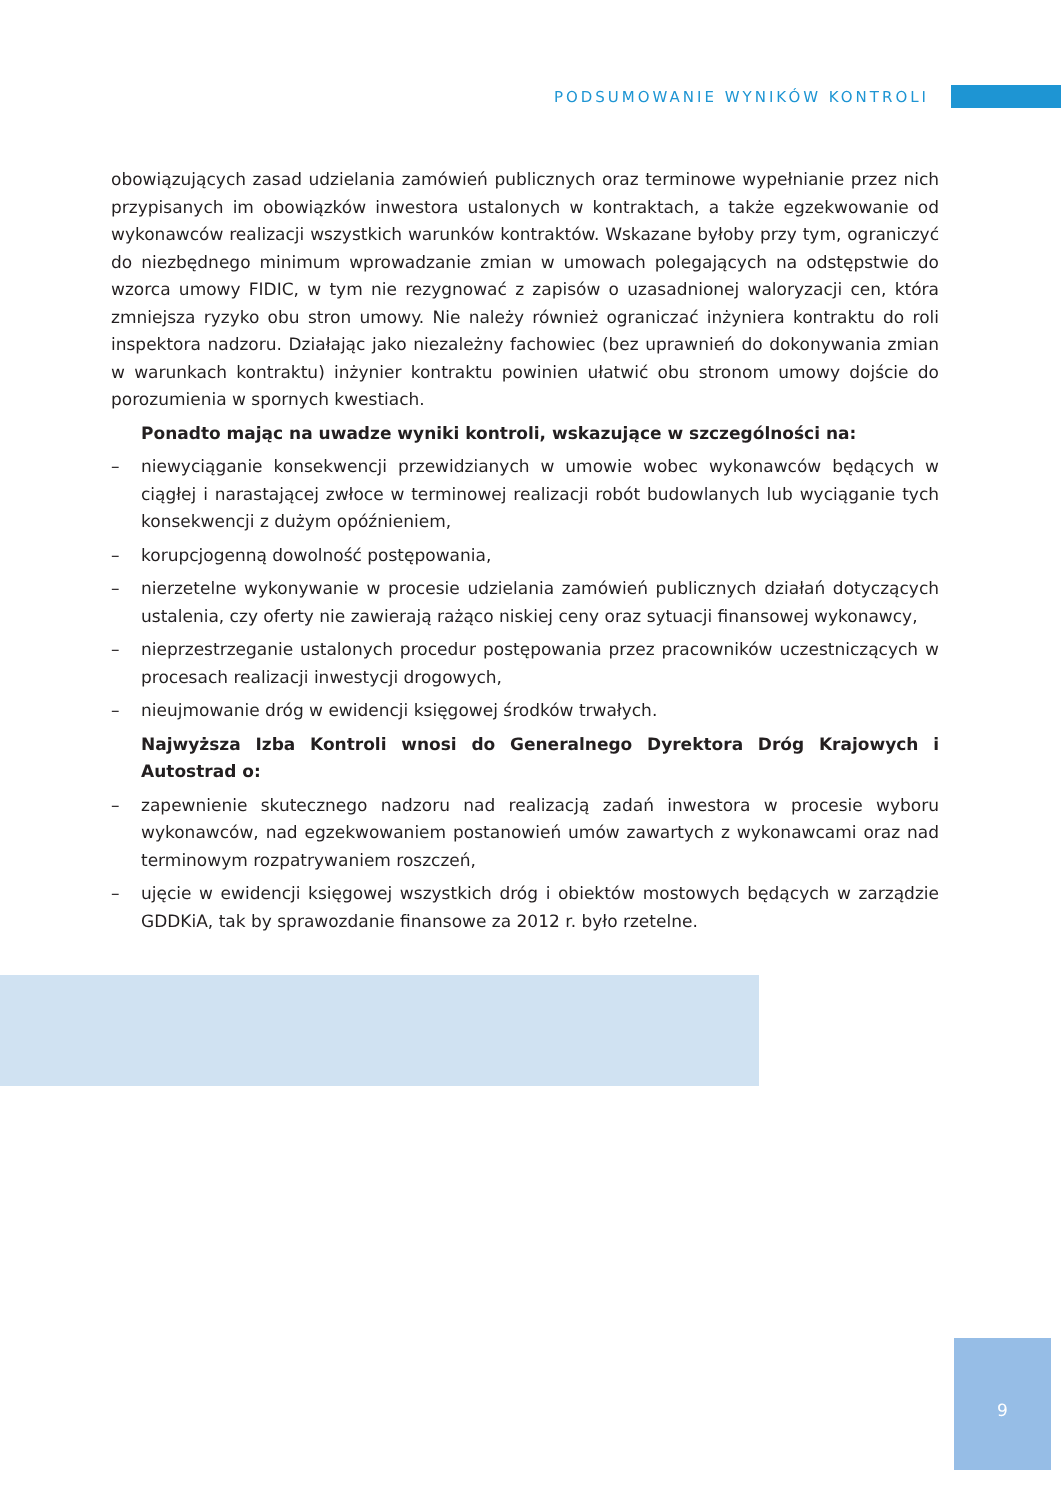PODSUMOWANIE WYNIKÓW KONTROLI
obowiązujących zasad udzielania zamówień publicznych oraz terminowe wypełnianie przez nich przypisanych im obowiązków inwestora ustalonych w kontraktach, a także egzekwowanie od wykonawców realizacji wszystkich warunków kontraktów. Wskazane byłoby przy tym, ograniczyć do niezbędnego minimum wprowadzanie zmian w umowach polegających na odstępstwie do wzorca umowy FIDIC, w tym nie rezygnować z zapisów o uzasadnionej waloryzacji cen, która zmniejsza ryzyko obu stron umowy. Nie należy również ograniczać inżyniera kontraktu do roli inspektora nadzoru. Działając jako niezależny fachowiec (bez uprawnień do dokonywania zmian w warunkach kontraktu) inżynier kontraktu powinien ułatwić obu stronom umowy dojście do porozumienia w spornych kwestiach.
Ponadto mając na uwadze wyniki kontroli, wskazujące w szczególności na:
– niewyciąganie konsekwencji przewidzianych w umowie wobec wykonawców będących w ciągłej i narastającej zwłoce w terminowej realizacji robót budowlanych lub wyciąganie tych konsekwencji z dużym opóźnieniem,
– korupcjogenną dowolność postępowania,
– nierzetelne wykonywanie w procesie udzielania zamówień publicznych działań dotyczących ustalenia, czy oferty nie zawierają rażąco niskiej ceny oraz sytuacji finansowej wykonawcy,
– nieprzestrzeganie ustalonych procedur postępowania przez pracowników uczestniczących w procesach realizacji inwestycji drogowych,
– nieujmowanie dróg w ewidencji księgowej środków trwałych.
Najwyższa Izba Kontroli wnosi do Generalnego Dyrektora Dróg Krajowych i Autostrad o:
– zapewnienie skutecznego nadzoru nad realizacją zadań inwestora w procesie wyboru wykonawców, nad egzekwowaniem postanowień umów zawartych z wykonawcami oraz nad terminowym rozpatrywaniem roszczeń,
– ujęcie w ewidencji księgowej wszystkich dróg i obiektów mostowych będących w zarządzie GDDKiA, tak by sprawozdanie finansowe za 2012 r. było rzetelne.
9